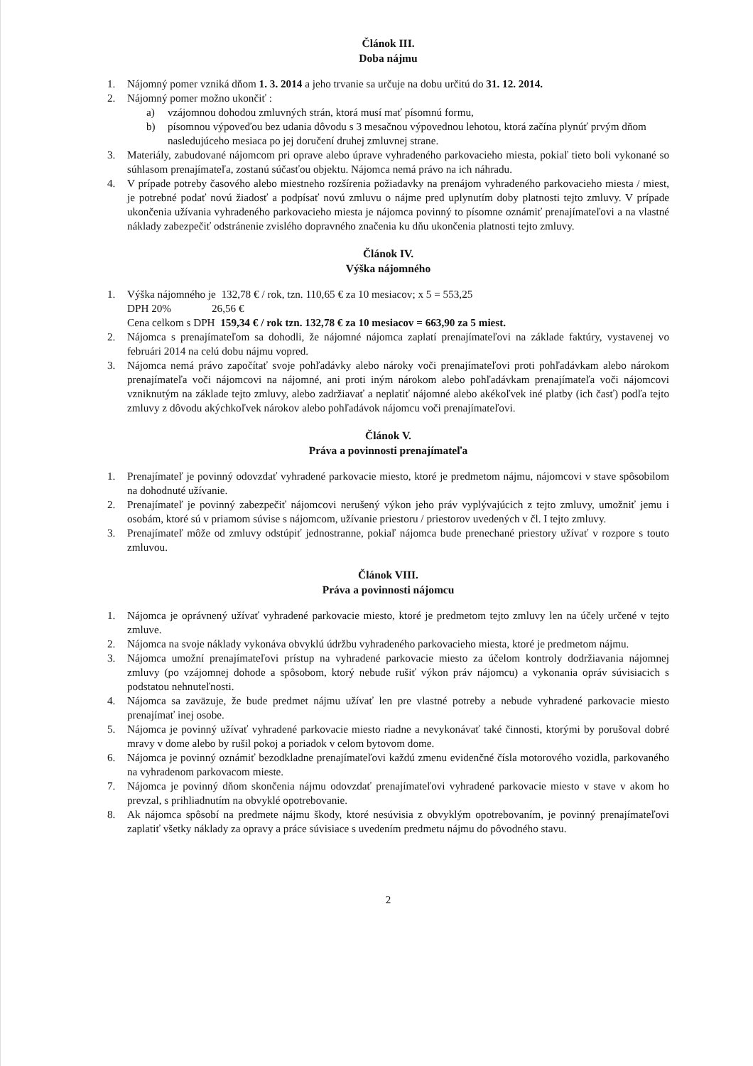Článok III.
Doba nájmu
1. Nájomný pomer vzniká dňom 1. 3. 2014 a jeho trvanie sa určuje na dobu určitú do 31. 12. 2014.
2. Nájomný pomer možno ukončiť :
a) vzájomnou dohodou zmluvných strán, ktorá musí mať písomnú formu,
b) písomnou výpoveďou bez udania dôvodu s 3 mesačnou výpovednou lehotou, ktorá začína plynúť prvým dňom nasledujúceho mesiaca po jej doručení druhej zmluvnej strane.
3. Materiály, zabudované nájomcom pri oprave alebo úprave vyhradeného parkovacieho miesta, pokiaľ tieto boli vykonané so súhlasom prenajímateľa, zostanú súčasťou objektu. Nájomca nemá právo na ich náhradu.
4. V prípade potreby časového alebo miestneho rozšírenia požiadavky na prenájom vyhradeného parkovacieho miesta / miest, je potrebné podať novú žiadosť a podpísať novú zmluvu o nájme pred uplynutím doby platnosti tejto zmluvy. V prípade ukončenia užívania vyhradeného parkovacieho miesta je nájomca povinný to písomne oznámiť prenajímateľovi a na vlastné náklady zabezpečiť odstránenie zvislého dopravného značenia ku dňu ukončenia platnosti tejto zmluvy.
Článok IV.
Výška nájomného
1. Výška nájomného je 132,78 € / rok, tzn. 110,65 € za 10 mesiacov; x 5 = 553,25
DPH 20% 26,56 €
Cena celkom s DPH 159,34 € / rok tzn. 132,78 € za 10 mesiacov = 663,90 za 5 miest.
2. Nájomca s prenajímateľom sa dohodli, že nájomné nájomca zaplatí prenajímateľovi na základe faktúry, vystavenej vo februári 2014 na celú dobu nájmu vopred.
3. Nájomca nemá právo započítať svoje pohľadávky alebo nároky voči prenajímateľovi proti pohľadávkam alebo nárokom prenajímateľa voči nájomcovi na nájomné, ani proti iným nárokom alebo pohľadávkam prenajímateľa voči nájomcovi vzniknutým na základe tejto zmluvy, alebo zadržiavať a neplatiť nájomné alebo akékoľvek iné platby (ich časť) podľa tejto zmluvy z dôvodu akýchkoľvek nárokov alebo pohľadávok nájomcu voči prenajímateľovi.
Článok V.
Práva a povinnosti prenajímateľa
1. Prenajímateľ je povinný odovzdať vyhradené parkovacie miesto, ktoré je predmetom nájmu, nájomcovi v stave spôsobilom na dohodnuté užívanie.
2. Prenajímateľ je povinný zabezpečiť nájomcovi nerušený výkon jeho práv vyplývajúcich z tejto zmluvy, umožniť jemu i osobám, ktoré sú v priamom súvise s nájomcom, užívanie priestoru / priestorov uvedených v čl. I tejto zmluvy.
3. Prenajímateľ môže od zmluvy odstúpiť jednostranne, pokiaľ nájomca bude prenechané priestory užívať v rozpore s touto zmluvou.
Článok VIII.
Práva a povinnosti nájomcu
1. Nájomca je oprávnený užívať vyhradené parkovacie miesto, ktoré je predmetom tejto zmluvy len na účely určené v tejto zmluve.
2. Nájomca na svoje náklady vykonáva obvyklú údržbu vyhradeného parkovacieho miesta, ktoré je predmetom nájmu.
3. Nájomca umožní prenajímateľovi prístup na vyhradené parkovacie miesto za účelom kontroly dodržiavania nájomnej zmluvy (po vzájomnej dohode a spôsobom, ktorý nebude rušiť výkon práv nájomcu) a vykonania opráv súvisiacich s podstatou nehnuteľnosti.
4. Nájomca sa zaväzuje, že bude predmet nájmu užívať len pre vlastné potreby a nebude vyhradené parkovacie miesto prenajímať inej osobe.
5. Nájomca je povinný užívať vyhradené parkovacie miesto riadne a nevykonávať také činnosti, ktorými by porušoval dobré mravy v dome alebo by rušil pokoj a poriadok v celom bytovom dome.
6. Nájomca je povinný oznámiť bezodkladne prenajímateľovi každú zmenu evidenčné čísla motorového vozidla, parkovaného na vyhradenom parkovacom mieste.
7. Nájomca je povinný dňom skončenia nájmu odovzdať prenajímateľovi vyhradené parkovacie miesto v stave v akom ho prevzal, s prihliadnutím na obvyklé opotrebovanie.
8. Ak nájomca spôsobí na predmete nájmu škody, ktoré nesúvisia z obvyklým opotrebovaním, je povinný prenajímateľovi zaplatiť všetky náklady za opravy a práce súvisiace s uvedením predmetu nájmu do pôvodného stavu.
2